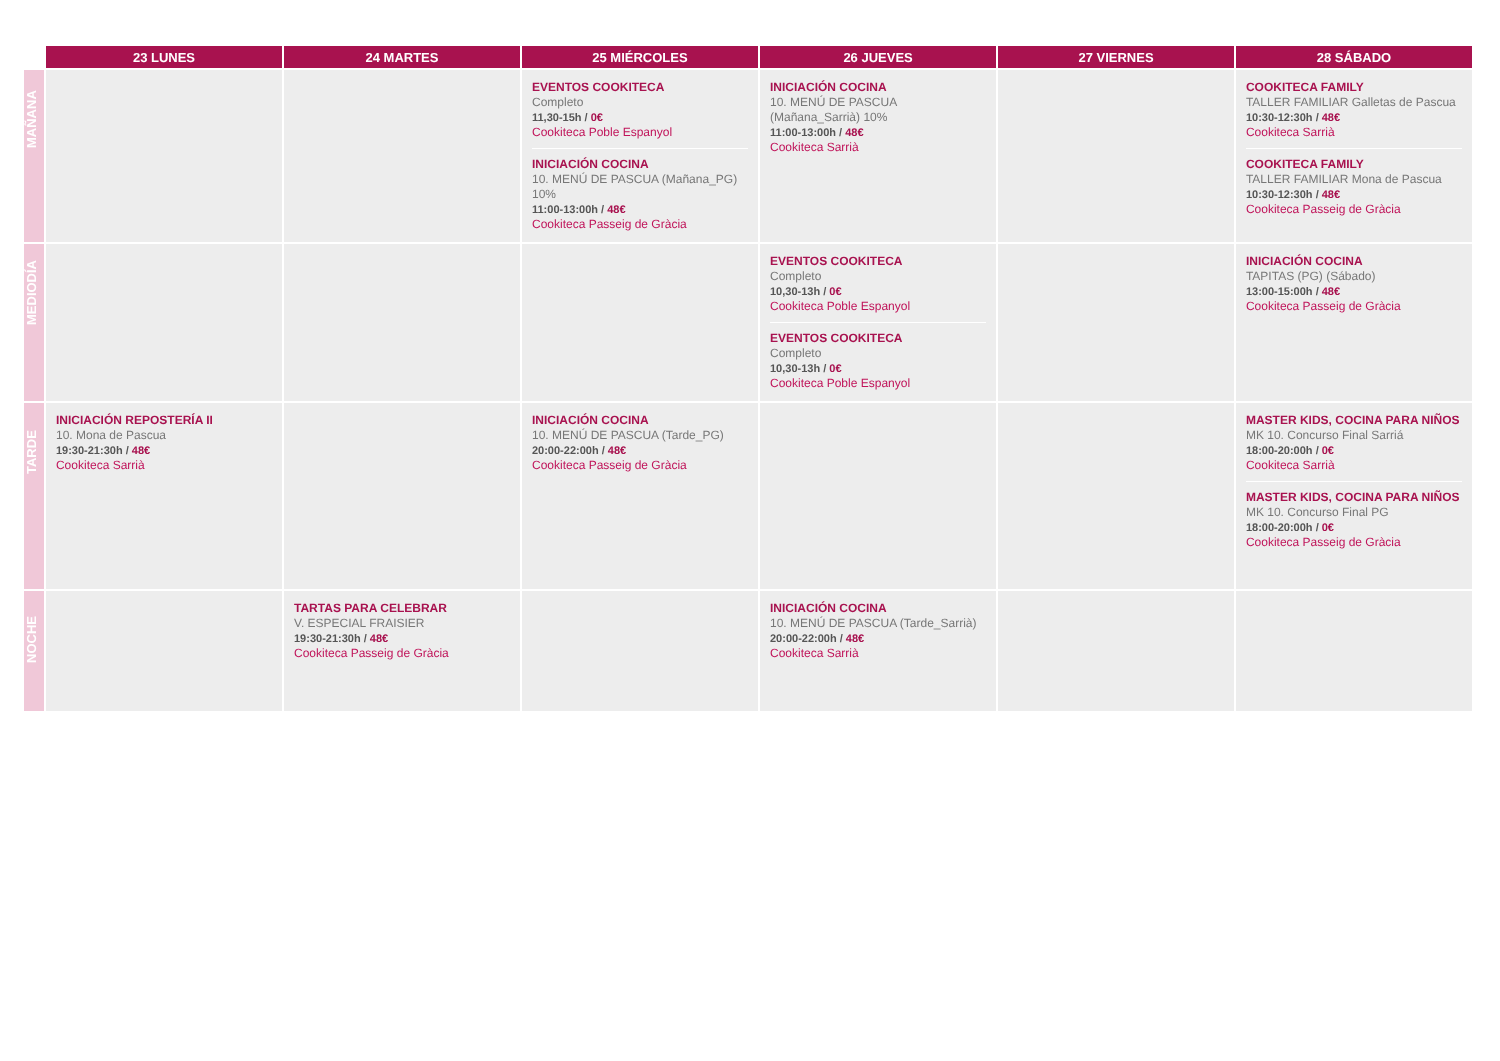| | 23 LUNES | 24 MARTES | 25 MIÉRCOLES | 26 JUEVES | 27 VIERNES | 28 SÁBADO |
| --- | --- | --- | --- | --- | --- | --- |
| MAÑANA | | | EVENTOS COOKITECA Completo 11,30-15h / 0€ Cookiteca Poble Espanyol INICIACIÓN COCINA 10. MENÚ DE PASCUA (Mañana_PG) 10% 11:00-13:00h / 48€ Cookiteca Passeig de Gràcia | INICIACIÓN COCINA 10. MENÚ DE PASCUA (Mañana_Sarrià) 10% 11:00-13:00h / 48€ Cookiteca Sarrià | | COOKITECA FAMILY TALLER FAMILIAR Galletas de Pascua 10:30-12:30h / 48€ Cookiteca Sarrià COOKITECA FAMILY TALLER FAMILIAR Mona de Pascua 10:30-12:30h / 48€ Cookiteca Passeig de Gràcia |
| MEDIODÍA | | | | EVENTOS COOKITECA Completo 10,30-13h / 0€ Cookiteca Poble Espanyol EVENTOS COOKITECA Completo 10,30-13h / 0€ Cookiteca Poble Espanyol | | INICIACIÓN COCINA TAPITAS (PG) (Sábado) 13:00-15:00h / 48€ Cookiteca Passeig de Gràcia |
| TARDE | INICIACIÓN REPOSTERÍA II 10. Mona de Pascua 19:30-21:30h / 48€ Cookiteca Sarrià | | INICIACIÓN COCINA 10. MENÚ DE PASCUA (Tarde_PG) 20:00-22:00h / 48€ Cookiteca Passeig de Gràcia | | | MASTER KIDS, COCINA PARA NIÑOS MK 10. Concurso Final Sarriá 18:00-20:00h / 0€ Cookiteca Sarrià MASTER KIDS, COCINA PARA NIÑOS MK 10. Concurso Final PG 18:00-20:00h / 0€ Cookiteca Passeig de Gràcia |
| NOCHE | | TARTAS PARA CELEBRAR V. ESPECIAL FRAISIER 19:30-21:30h / 48€ Cookiteca Passeig de Gràcia | | INICIACIÓN COCINA 10. MENÚ DE PASCUA (Tarde_Sarrià) 20:00-22:00h / 48€ Cookiteca Sarrià | | |